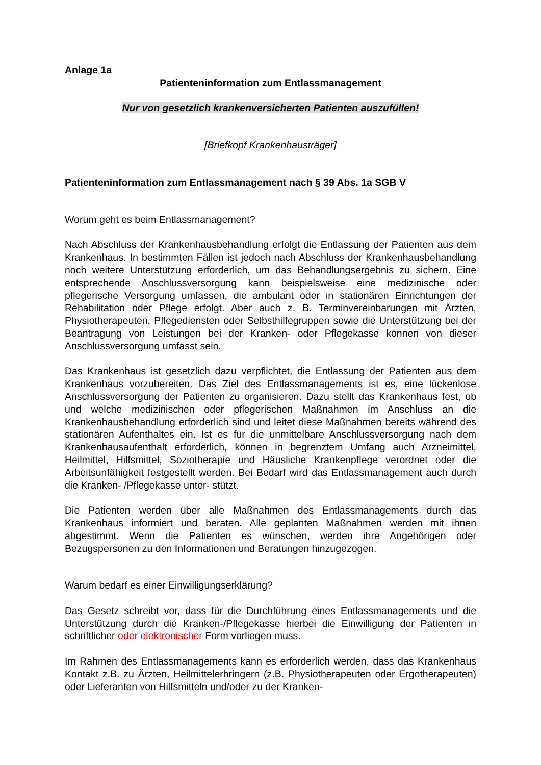Anlage 1a
Patienteninformation zum Entlassmanagement
Nur von gesetzlich krankenversicherten Patienten auszufüllen!
[Briefkopf Krankenhausträger]
Patienteninformation zum Entlassmanagement nach § 39 Abs. 1a SGB V
Worum geht es beim Entlassmanagement?
Nach Abschluss der Krankenhausbehandlung erfolgt die Entlassung der Patienten aus dem Krankenhaus. In bestimmten Fällen ist jedoch nach Abschluss der Krankenhausbehandlung noch weitere Unterstützung erforderlich, um das Behandlungsergebnis zu sichern. Eine entsprechende Anschlussversorgung kann beispielsweise eine medizinische oder pflegerische Versorgung umfassen, die ambulant oder in stationären Einrichtungen der Rehabilitation oder Pflege erfolgt. Aber auch z. B. Terminvereinbarungen mit Ärzten, Physiotherapeuten, Pflegediensten oder Selbsthilfegruppen sowie die Unterstützung bei der Beantragung von Leistungen bei der Kranken- oder Pflegekasse können von dieser Anschlussversorgung umfasst sein.
Das Krankenhaus ist gesetzlich dazu verpflichtet, die Entlassung der Patienten aus dem Krankenhaus vorzubereiten. Das Ziel des Entlassmanagements ist es, eine lückenlose Anschlussversorgung der Patienten zu organisieren. Dazu stellt das Krankenhaus fest, ob und welche medizinischen oder pflegerischen Maßnahmen im Anschluss an die Krankenhausbehandlung erforderlich sind und leitet diese Maßnahmen bereits während des stationären Aufenthaltes ein. Ist es für die unmittelbare Anschlussversorgung nach dem Krankenhausaufenthalt erforderlich, können in begrenztem Umfang auch Arzneimittel, Heilmittel, Hilfsmittel, Soziotherapie und Häusliche Krankenpflege verordnet oder die Arbeitsunfähigkeit festgestellt werden. Bei Bedarf wird das Entlassmanagement auch durch die Kranken- /Pflegekasse unter- stützt.
Die Patienten werden über alle Maßnahmen des Entlassmanagements durch das Krankenhaus informiert und beraten. Alle geplanten Maßnahmen werden mit ihnen abgestimmt. Wenn die Patienten es wünschen, werden ihre Angehörigen oder Bezugspersonen zu den Informationen und Beratungen hinzugezogen.
Warum bedarf es einer Einwilligungserklärung?
Das Gesetz schreibt vor, dass für die Durchführung eines Entlassmanagements und die Unterstützung durch die Kranken-/Pflegekasse hierbei die Einwilligung der Patienten in schriftlicher oder elektronischer Form vorliegen muss.
Im Rahmen des Entlassmanagements kann es erforderlich werden, dass das Krankenhaus Kontakt z.B. zu Ärzten, Heilmittelerbringern (z.B. Physiotherapeuten oder Ergotherapeuten) oder Lieferanten von Hilfsmitteln und/oder zu der Kranken-